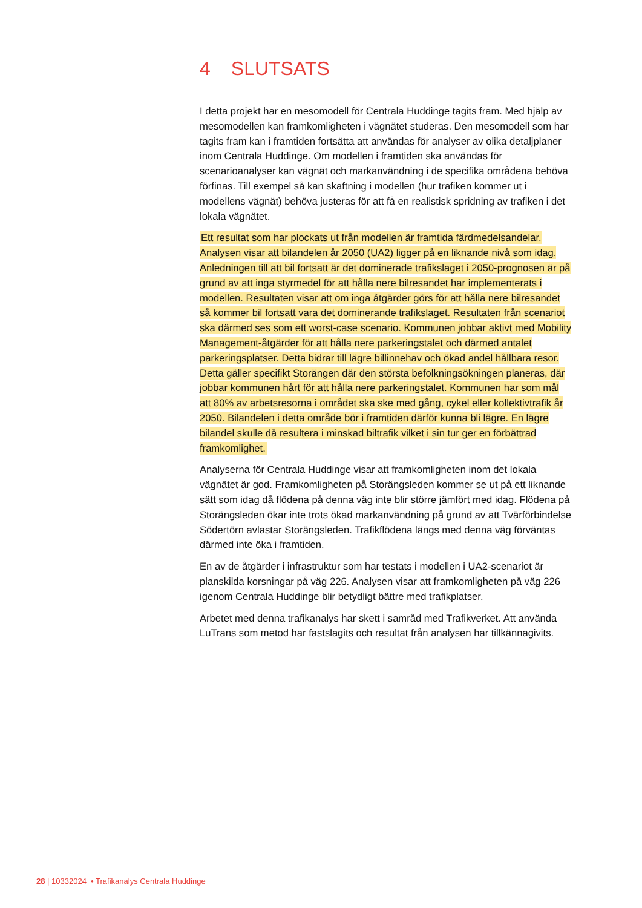4 SLUTSATS
I detta projekt har en mesomodell för Centrala Huddinge tagits fram. Med hjälp av mesomodellen kan framkomligheten i vägnätet studeras. Den mesomodell som har tagits fram kan i framtiden fortsätta att användas för analyser av olika detaljplaner inom Centrala Huddinge. Om modellen i framtiden ska användas för scenarioanalyser kan vägnät och markanvändning i de specifika områdena behöva förfinas. Till exempel så kan skaftning i modellen (hur trafiken kommer ut i modellens vägnät) behöva justeras för att få en realistisk spridning av trafiken i det lokala vägnätet.
Ett resultat som har plockats ut från modellen är framtida färdmedelsandelar. Analysen visar att bilandelen år 2050 (UA2) ligger på en liknande nivå som idag. Anledningen till att bil fortsatt är det dominerade trafikslaget i 2050-prognosen är på grund av att inga styrmedel för att hålla nere bilresandet har implementerats i modellen. Resultaten visar att om inga åtgärder görs för att hålla nere bilresandet så kommer bil fortsatt vara det dominerande trafikslaget. Resultaten från scenariot ska därmed ses som ett worst-case scenario. Kommunen jobbar aktivt med Mobility Management-åtgärder för att hålla nere parkeringstalet och därmed antalet parkeringsplatser. Detta bidrar till lägre billinnehav och ökad andel hållbara resor. Detta gäller specifikt Storängen där den största befolkningsökningen planeras, där jobbar kommunen hårt för att hålla nere parkeringstalet. Kommunen har som mål att 80% av arbetsresorna i området ska ske med gång, cykel eller kollektivtrafik år 2050. Bilandelen i detta område bör i framtiden därför kunna bli lägre. En lägre bilandel skulle då resultera i minskad biltrafik vilket i sin tur ger en förbättrad framkomlighet.
Analyserna för Centrala Huddinge visar att framkomligheten inom det lokala vägnätet är god. Framkomligheten på Storängsleden kommer se ut på ett liknande sätt som idag då flödena på denna väg inte blir större jämfört med idag. Flödena på Storängsleden ökar inte trots ökad markanvändning på grund av att Tvärförbindelse Södertörn avlastar Storängsleden. Trafikflödena längs med denna väg förväntas därmed inte öka i framtiden.
En av de åtgärder i infrastruktur som har testats i modellen i UA2-scenariot är planskilda korsningar på väg 226. Analysen visar att framkomligheten på väg 226 igenom Centrala Huddinge blir betydligt bättre med trafikplatser.
Arbetet med denna trafikanalys har skett i samråd med Trafikverket. Att använda LuTrans som metod har fastslagits och resultat från analysen har tillkännagivits.
28 | 10332024 • Trafikanalys Centrala Huddinge